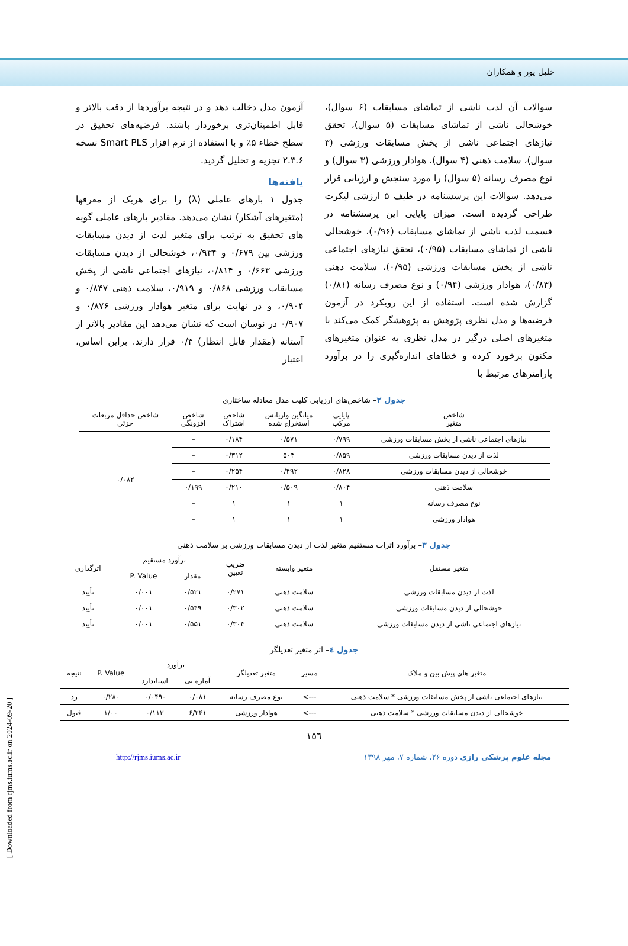خلیل پور و همکاران
سوالات آن لذت ناشی از تماشای مسابقات (۶ سوال)، خوشحالی ناشی از تماشای مسابقات (۵ سوال)، تحقق نیازهای اجتماعی ناشی از پخش مسابقات ورزشی (۳ سوال)، سلامت ذهنی (۴ سوال)، هوادار ورزشی (۳ سوال) و نوع مصرف رسانه (۵ سوال) را مورد سنجش و ارزیابی قرار می‌دهد. سوالات این پرسشنامه در طیف ۵ ارزشی لیکرت طراحی گردیده است. میزان پایایی این پرسشنامه در قسمت لذت ناشی از تماشای مسابقات (۰/۹۶)، خوشحالی ناشی از تماشای مسابقات (۰/۹۵)، تحقق نیازهای اجتماعی ناشی از پخش مسابقات ورزشی (۰/۹۵)، سلامت ذهنی (۰/۸۳)، هوادار ورزشی (۰/۹۴) و نوع مصرف رسانه (۰/۸۱) گزارش شده است. استفاده از این رویکرد در آزمون فرضیه‌ها و مدل نظری پژوهش به پژوهشگر کمک می‌کند با متغیرهای اصلی درگیر در مدل نظری به عنوان متغیرهای مکنون برخورد کرده و خطاهای اندازه‌گیری را در برآورد پارامترهای مرتبط با
آزمون مدل دخالت دهد و در نتیجه برآوردها از دقت بالاتر و قابل اطمینان‌تری برخوردار باشند. فرضیه‌های تحقیق در سطح خطاء ۵٪ و با استفاده از نرم افزار Smart PLS نسخه ۲.۳.۶ تجزیه و تحلیل گردید.
یافته‌ها
جدول ۱ بارهای عاملی (λ) را برای هریک از معرفها (متغیرهای آشکار) نشان می‌دهد. مقادیر بارهای عاملی گویه های تحقیق به ترتیب برای متغیر لذت از دیدن مسابقات ورزشی بین ۰/۶۷۹ و ۰/۹۳۴، خوشحالی از دیدن مسابقات ورزشی ۰/۶۶۳ و ۰/۸۱۴، نیازهای اجتماعی ناشی از پخش مسابقات ورزشی ۰/۸۶۸ و ۰/۹۱۹، سلامت ذهنی ۰/۸۴۷ و ۰/۹۰۴، و در نهایت برای متغیر هوادار ورزشی ۰/۸۷۶ و ۰/۹۰۷ در نوسان است که نشان می‌دهد این مقادیر بالاتر از آستانه (مقدار قابل انتظار) ۰/۴ قرار دارند. براین اساس، اعتبار
جدول ۲– شاخص‌های ارزیابی کلیت مدل معادله ساختاری
| شاخص متغیر | پایایی مرکب | میانگین واریانس استخراج شده | شاخص اشتراک | شاخص افزونگی | شاخص حداقل مربعات جزئی |
| --- | --- | --- | --- | --- | --- |
| نیازهای اجتماعی ناشی از پخش مسابقات ورزشی | ۰/۷۹۹ | ۰/۵۷۱ | ۰/۱۸۴ | – | ۰/۰۸۲ |
| لذت از دیدن مسابقات ورزشی | ۰/۸۵۹ | ۵۰۴ | ۰/۳۱۲ | – | |
| خوشحالی از دیدن مسابقات ورزشی | ۰/۸۲۸ | ۰/۴۹۲ | ۰/۲۵۴ | – | |
| سلامت ذهنی | ۰/۸۰۴ | ۰/۵۰۹ | ۰/۲۱۰ | ۰/۱۹۹ | |
| نوع مصرف رسانه | ۱ | ۱ | ۱ | – | |
| هوادار ورزشی | ۱ | ۱ | ۱ | – | |
جدول ۳– برآورد اثرات مستقیم متغیر لذت از دیدن مسابقات ورزشی بر سلامت ذهنی
| متغیر مستقل | متغیر وابسته | ضریب تعیین | برآورد مستقیم | | اثرگذاری |
| --- | --- | --- | --- | --- | --- |
| | | | مقدار | P. Value | |
| لذت از دیدن مسابقات ورزشی | سلامت ذهنی | ۰/۲۷۱ | ۰/۵۲۱ | ۰/۰۰۱ | تأیید |
| خوشحالی از دیدن مسابقات ورزشی | سلامت ذهنی | ۰/۳۰۲ | ۰/۵۴۹ | ۰/۰۰۱ | تأیید |
| نیازهای اجتماعی ناشی از دیدن مسابقات ورزشی | سلامت ذهنی | ۰/۳۰۴ | ۰/۵۵۱ | ۰/۰۰۱ | تأیید |
جدول ٤– اثر متغیر تعدیلگر
| متغیر های پیش بین و ملاک | مسیر | متغیر تعدیلگر | برآورد | | P. Value | نتیجه |
| --- | --- | --- | --- | --- | --- | --- |
| | | | آماره تی | استاندارد | | |
| نیازهای اجتماعی ناشی از پخش مسابقات ورزشی * سلامت ذهنی | ---> | نوع مصرف رسانه | ۰/۰۸۱ | -۰/۰۴۹ | ۰/۲۸۰ | رد |
| خوشحالی از دیدن مسابقات ورزشی * سلامت ذهنی | ---> | هوادار ورزشی | ۶/۲۴۱ | ۰/۱۱۳ | ۱/۰۰ | قبول |
١٥٦
مجله علوم پزشکی رازی دوره ۲۶، شماره ۷، مهر ۱۳۹۸ http://rjms.iums.ac.ir
[ Downloaded from rjms.iums.ac.ir on 2024-09-20 ]